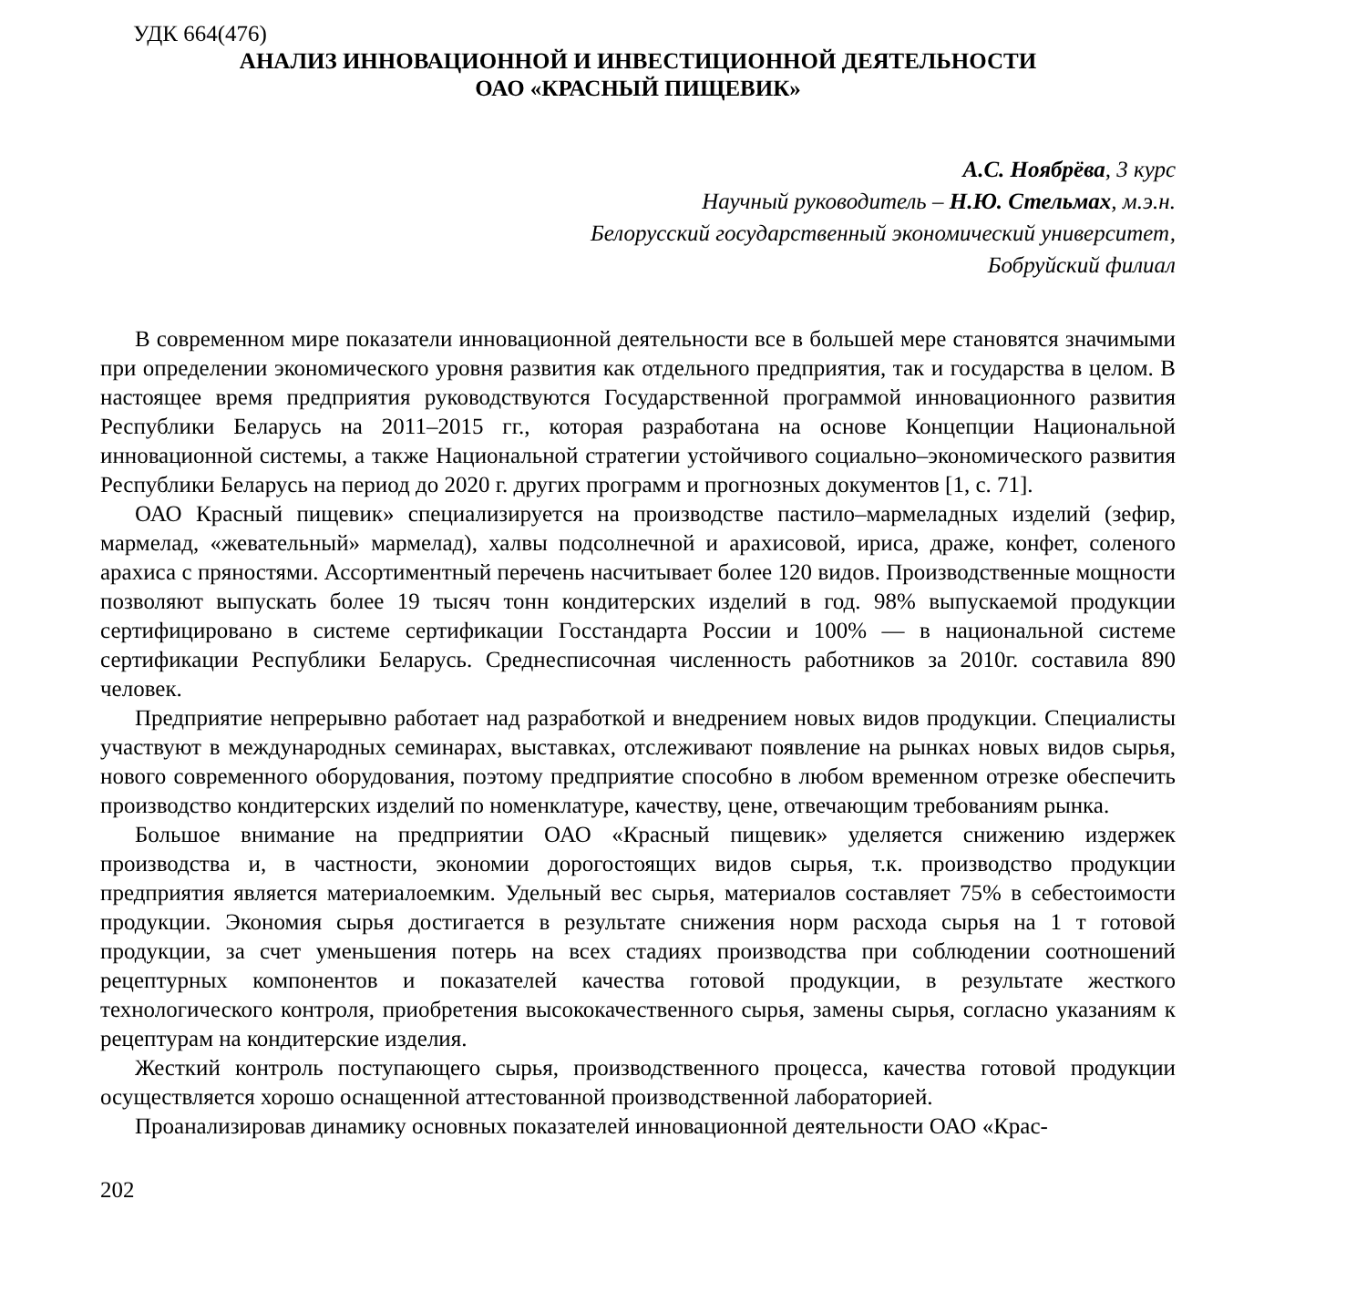УДК 664(476)
АНАЛИЗ ИННОВАЦИОННОЙ И ИНВЕСТИЦИОННОЙ ДЕЯТЕЛЬНОСТИ
ОАО «КРАСНЫЙ ПИЩЕВИК»
А.С. Ноябрёва, 3 курс
Научный руководитель – Н.Ю. Стельмах, м.э.н.
Белорусский государственный экономический университет,
Бобруйский филиал
В современном мире показатели инновационной деятельности все в большей мере становятся значимыми при определении экономического уровня развития как отдельного предприятия, так и государства в целом. В настоящее время предприятия руководствуются Государственной программой инновационного развития Республики Беларусь на 2011–2015 гг., которая разработана на основе Концепции Национальной инновационной системы, а также Национальной стратегии устойчивого социально–экономического развития Республики Беларусь на период до 2020 г. других программ и прогнозных документов [1, с. 71].
ОАО Красный пищевик» специализируется на производстве пастило–мармеладных изделий (зефир, мармелад, «жевательный» мармелад), халвы подсолнечной и арахисовой, ириса, драже, конфет, соленого арахиса с пряностями. Ассортиментный перечень насчитывает более 120 видов. Производственные мощности позволяют выпускать более 19 тысяч тонн кондитерских изделий в год. 98% выпускаемой продукции сертифицировано в системе сертификации Госстандарта России и 100% — в национальной системе сертификации Республики Беларусь. Среднесписочная численность работников за 2010г. составила 890 человек.
Предприятие непрерывно работает над разработкой и внедрением новых видов продукции. Специалисты участвуют в международных семинарах, выставках, отслеживают появление на рынках новых видов сырья, нового современного оборудования, поэтому предприятие способно в любом временном отрезке обеспечить производство кондитерских изделий по номенклатуре, качеству, цене, отвечающим требованиям рынка.
Большое внимание на предприятии ОАО «Красный пищевик» уделяется снижению издержек производства и, в частности, экономии дорогостоящих видов сырья, т.к. производство продукции предприятия является материалоемким. Удельный вес сырья, материалов составляет 75% в себестоимости продукции. Экономия сырья достигается в результате снижения норм расхода сырья на 1 т готовой продукции, за счет уменьшения потерь на всех стадиях производства при соблюдении соотношений рецептурных компонентов и показателей качества готовой продукции, в результате жесткого технологического контроля, приобретения высококачественного сырья, замены сырья, согласно указаниям к рецептурам на кондитерские изделия.
Жесткий контроль поступающего сырья, производственного процесса, качества готовой продукции осуществляется хорошо оснащенной аттестованной производственной лабораторией.
Проанализировав динамику основных показателей инновационной деятельности ОАО «Крас-
202